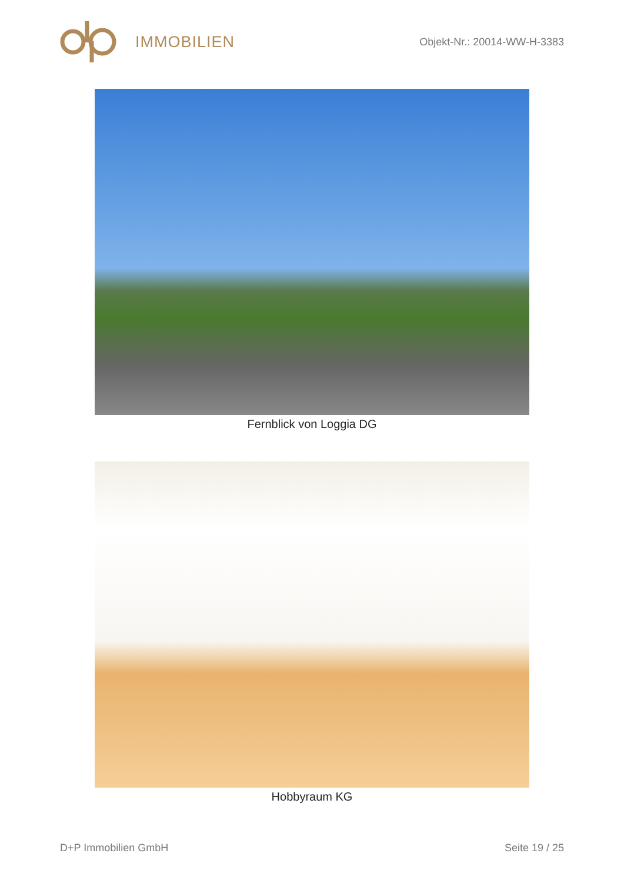IMMOBILIEN
Objekt-Nr.: 20014-WW-H-3383
Fernblick von Loggia DG
Hobbyraum KG
D+P Immobilien GmbH Seite 19 / 25